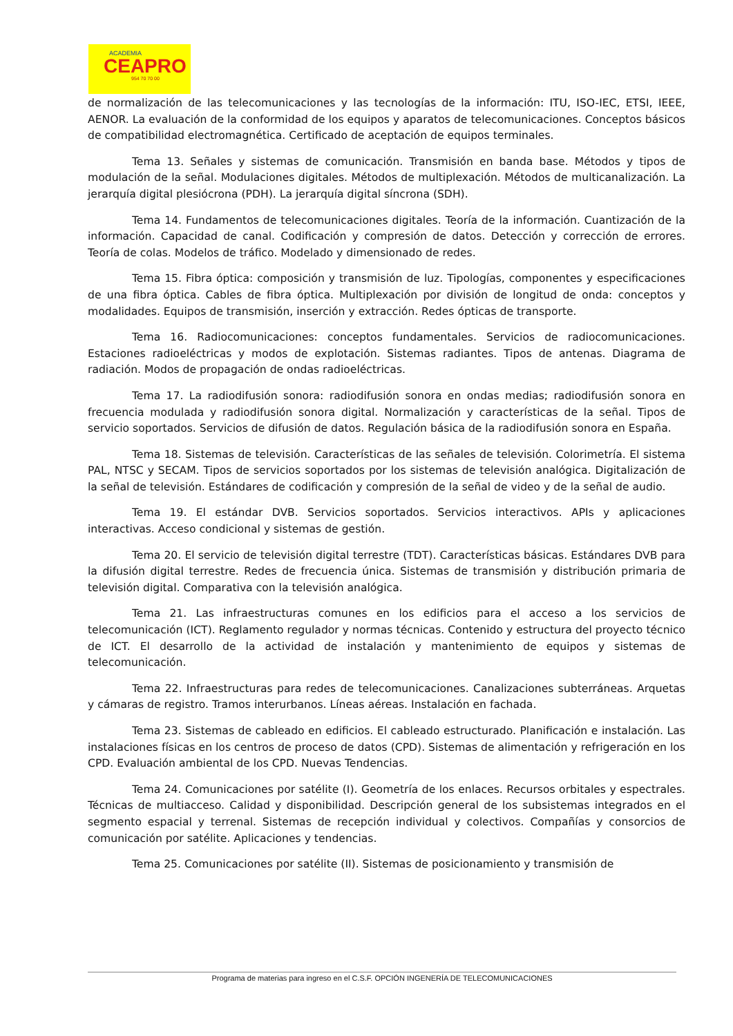ACADEMIA
CEAPRO
954 70 70 00
de normalización de las telecomunicaciones y las tecnologías de la información: ITU, ISO-IEC, ETSI, IEEE, AENOR. La evaluación de la conformidad de los equipos y aparatos de telecomunicaciones. Conceptos básicos de compatibilidad electromagnética. Certificado de aceptación de equipos terminales.
Tema 13. Señales y sistemas de comunicación. Transmisión en banda base. Métodos y tipos de modulación de la señal. Modulaciones digitales. Métodos de multiplexación. Métodos de multicanalización. La jerarquía digital plesiócrona (PDH). La jerarquía digital síncrona (SDH).
Tema 14. Fundamentos de telecomunicaciones digitales. Teoría de la información. Cuantización de la información. Capacidad de canal. Codificación y compresión de datos. Detección y corrección de errores. Teoría de colas. Modelos de tráfico. Modelado y dimensionado de redes.
Tema 15. Fibra óptica: composición y transmisión de luz. Tipologías, componentes y especificaciones de una fibra óptica. Cables de fibra óptica. Multiplexación por división de longitud de onda: conceptos y modalidades. Equipos de transmisión, inserción y extracción. Redes ópticas de transporte.
Tema 16. Radiocomunicaciones: conceptos fundamentales. Servicios de radiocomunicaciones. Estaciones radioeléctricas y modos de explotación. Sistemas radiantes. Tipos de antenas. Diagrama de radiación. Modos de propagación de ondas radioeléctricas.
Tema 17. La radiodifusión sonora: radiodifusión sonora en ondas medias; radiodifusión sonora en frecuencia modulada y radiodifusión sonora digital. Normalización y características de la señal. Tipos de servicio soportados. Servicios de difusión de datos. Regulación básica de la radiodifusión sonora en España.
Tema 18. Sistemas de televisión. Características de las señales de televisión. Colorimetría. El sistema PAL, NTSC y SECAM. Tipos de servicios soportados por los sistemas de televisión analógica. Digitalización de la señal de televisión. Estándares de codificación y compresión de la señal de video y de la señal de audio.
Tema 19. El estándar DVB. Servicios soportados. Servicios interactivos. APIs y aplicaciones interactivas. Acceso condicional y sistemas de gestión.
Tema 20. El servicio de televisión digital terrestre (TDT). Características básicas. Estándares DVB para la difusión digital terrestre. Redes de frecuencia única. Sistemas de transmisión y distribución primaria de televisión digital. Comparativa con la televisión analógica.
Tema 21. Las infraestructuras comunes en los edificios para el acceso a los servicios de telecomunicación (ICT). Reglamento regulador y normas técnicas. Contenido y estructura del proyecto técnico de ICT. El desarrollo de la actividad de instalación y mantenimiento de equipos y sistemas de telecomunicación.
Tema 22. Infraestructuras para redes de telecomunicaciones. Canalizaciones subterráneas. Arquetas y cámaras de registro. Tramos interurbanos. Líneas aéreas. Instalación en fachada.
Tema 23. Sistemas de cableado en edificios. El cableado estructurado. Planificación e instalación. Las instalaciones físicas en los centros de proceso de datos (CPD). Sistemas de alimentación y refrigeración en los CPD. Evaluación ambiental de los CPD. Nuevas Tendencias.
Tema 24. Comunicaciones por satélite (I). Geometría de los enlaces. Recursos orbitales y espectrales. Técnicas de multiacceso. Calidad y disponibilidad. Descripción general de los subsistemas integrados en el segmento espacial y terrenal. Sistemas de recepción individual y colectivos. Compañías y consorcios de comunicación por satélite. Aplicaciones y tendencias.
Tema 25. Comunicaciones por satélite (II). Sistemas de posicionamiento y transmisión de
Programa de materias para ingreso en el C.S.F. OPCIÓN INGENERÍA DE TELECOMUNICACIONES